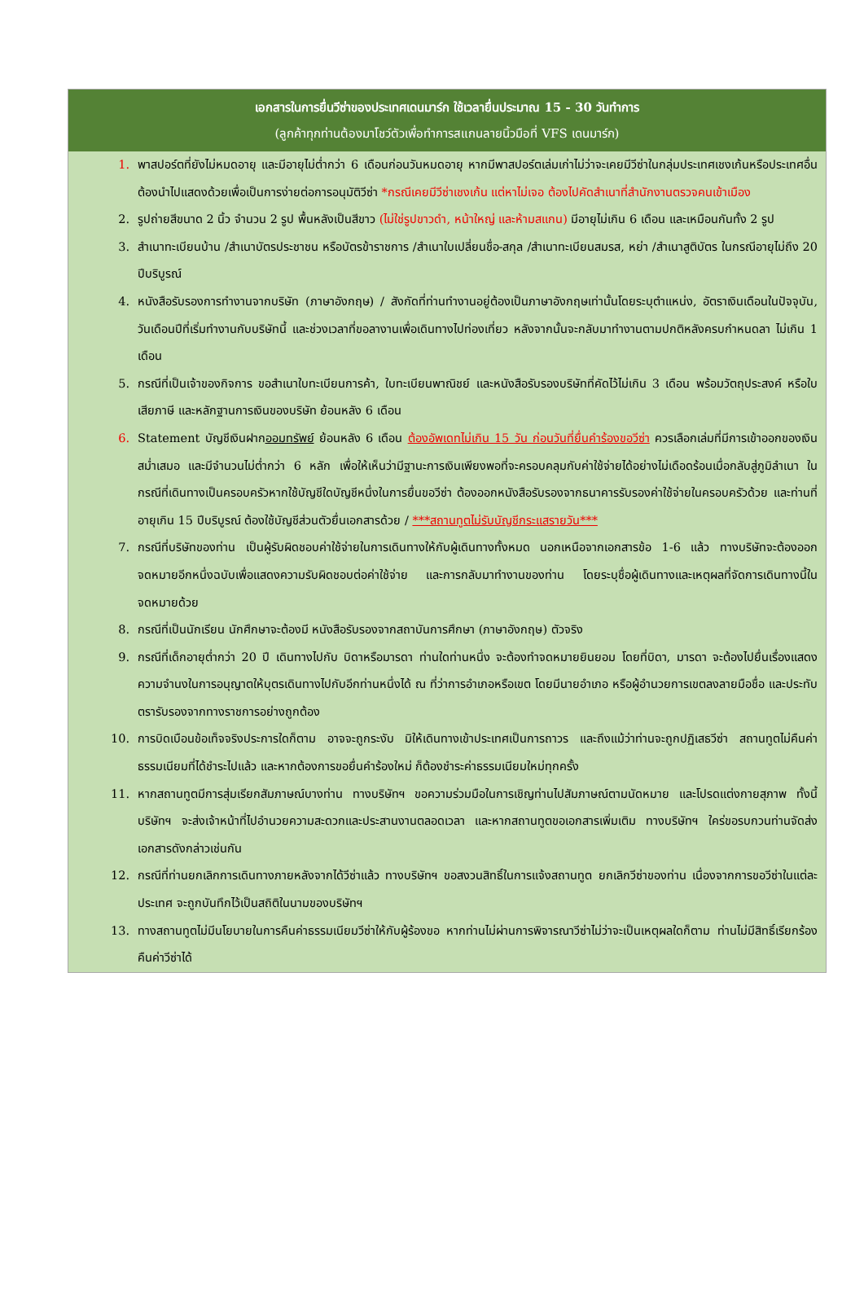เอกสารในการยื่นวีซ่าของประเทศเดนมาร์ก ใช้เวลายื่นประมาณ 15 - 30 วันทำการ
(ลูกค้าทุกท่านต้องมาโชว์ตัวเพื่อทำการสแกนลายนิ้วมือที่ VFS เดนมาร์ก)
| 1. | พาสปอร์ตที่ยังไม่หมดอายุ และมีอายุไม่ต่ำกว่า 6 เดือนก่อนวันหมดอายุ หากมีพาสปอร์ตเล่มเก่าไม่ว่าจะเคยมีวีซ่าในกลุ่มประเทศเชงเก้นหรือประเทศอื่น ต้องนำไปแสดงด้วยเพื่อเป็นการง่ายต่อการอนุมัติวีซ่า *กรณีเคยมีวีซ่าเชงเก้น แต่หาไม่เจอ ต้องไปคัดสำเนาที่สำนักงานตรวจคนเข้าเมือง |
| 2. | รูปถ่ายสีขนาด 2 นิ้ว จำนวน 2 รูป พื้นหลังเป็นสีขาว (ไม่ใช่รูปขาวดำ, หน้าใหญ่ และห้ามสแกน) มีอายุไม่เกิน 6 เดือน และเหมือนกันทั้ง 2 รูป |
| 3. | สำเนาทะเบียนบ้าน /สำเนาบัตรประชาชน หรือบัตรข้าราชการ /สำเนาใบเปลี่ยนชื่อ-สกุล /สำเนาทะเบียนสมรส, หย่า /สำเนาสูติบัตร ในกรณีอายุไม่ถึง 20 ปีบริบูรณ์ |
| 4. | หนังสือรับรองการทำงานจากบริษัท (ภาษาอังกฤษ) / สังกัดที่ท่านทำงานอยู่ต้องเป็นภาษาอังกฤษเท่านั้นโดยระบุตำแหน่ง, อัตราเงินเดือนในปัจจุบัน, วันเดือนปีที่เริ่มทำงานกับบริษัทนี้ และช่วงเวลาที่ขอลางานเพื่อเดินทางไปท่องเที่ยว หลังจากนั้นจะกลับมาทำงานตามปกติหลังครบกำหนดลา ไม่เกิน 1 เดือน |
| 5. | กรณีที่เป็นเจ้าของกิจการ ขอสำเนาใบทะเบียนการค้า, ใบทะเบียนพาณิชย์ และหนังสือรับรองบริษัทที่คัดไว้ไม่เกิน 3 เดือน พร้อมวัตถุประสงค์ หรือใบเสียภาษี และหลักฐานการเงินของบริษัท ย้อนหลัง 6 เดือน |
| 6. | Statement บัญชีเงินฝาก ออมทรัพย์ ย้อนหลัง 6 เดือน ต้องอัพเดทไม่เกิน 15 วัน ก่อนวันที่ยื่นคำร้องขอวีซ่า ควรเลือกเล่มที่มีการเข้าออกของเงินสม่ำเสมอ และมีจำนวนไม่ต่ำกว่า 6 หลัก เพื่อให้เห็นว่ามีฐานะการเงินเพียงพอที่จะครอบคลุมกับค่าใช้จ่ายได้อย่างไม่เดือดร้อนเมื่อกลับสู่ภูมิลำเนา ในกรณีที่เดินทางเป็นครอบครัวหากใช้บัญชีใดบัญชีหนึ่งในการยื่นขอวีซ่า ต้องออกหนังสือรับรองจากธนาคารรับรองค่าใช้จ่ายในครอบครัวด้วย และท่านที่อายุเกิน 15 ปีบริบูรณ์ ต้องใช้บัญชีส่วนตัวยื่นเอกสารด้วย / ***สถานทูตไม่รับบัญชีกระแสรายวัน*** |
| 7. | กรณีที่บริษัทของท่าน เป็นผู้รับผิดชอบค่าใช้จ่ายในการเดินทางให้กับผู้เดินทางทั้งหมด นอกเหนือจากเอกสารข้อ 1-6 แล้ว ทางบริษัทจะต้องออกจดหมายอีกหนึ่งฉบับเพื่อแสดงความรับผิดชอบต่อค่าใช้จ่าย และการกลับมาทำงานของท่าน โดยระบุชื่อผู้เดินทางและเหตุผลที่จัดการเดินทางนี้ในจดหมายด้วย |
| 8. | กรณีที่เป็นนักเรียน นักศึกษาจะต้องมี หนังสือรับรองจากสถาบันการศึกษา (ภาษาอังกฤษ) ตัวจริง |
| 9. | กรณีที่เด็กอายุต่ำกว่า 20 ปี เดินทางไปกับ บิดาหรือมารดา ท่านใดท่านหนึ่ง จะต้องทำจดหมายยินยอม โดยที่บิดา, มารดา จะต้องไปยื่นเรื่องแสดงความจำนงในการอนุญาตให้บุตรเดินทางไปกับอีกท่านหนึ่งได้ ณ ที่ว่าการอำเภอหรือเขต โดยมีนายอำเภอ หรือผู้อำนวยการเขตลงลายมือชื่อ และประทับตรารับรองจากทางราชการอย่างถูกต้อง |
| 10. | การบิดเบือนข้อเท็จจริงประการใดก็ตาม อาจจะถูกระงับ มิให้เดินทางเข้าประเทศเป็นการถาวร และถึงแม้ว่าท่านจะถูกปฏิเสธวีซ่า สถานทูตไม่คืนค่าธรรมเนียมที่ได้ชำระไปแล้ว และหากต้องการขอยื่นคำร้องใหม่ ก็ต้องชำระค่าธรรมเนียมใหม่ทุกครั้ง |
| 11. | หากสถานทูตมีการสุ่มเรียกสัมภาษณ์บางท่าน ทางบริษัทฯ ขอความร่วมมือในการเชิญท่านไปสัมภาษณ์ตามนัดหมาย และโปรดแต่งกายสุภาพ ทั้งนี้บริษัทฯ จะส่งเจ้าหน้าที่ไปอำนวยความสะดวกและประสานงานตลอดเวลา และหากสถานทูตขอเอกสารเพิ่มเติม ทางบริษัทฯ ใคร่ขอรบกวนท่านจัดส่งเอกสารดังกล่าวเช่นกัน |
| 12. | กรณีที่ท่านยกเลิกการเดินทางภายหลังจากได้วีซ่าแล้ว ทางบริษัทฯ ขอสงวนสิทธิ์ในการแจ้งสถานทูต ยกเลิกวีซ่าของท่าน เนื่องจากการขอวีซ่าในแต่ละประเทศ จะถูกบันทึกไว้เป็นสถิติในนามของบริษัทฯ |
| 13. | ทางสถานทูตไม่มีนโยบายในการคืนค่าธรรมเนียมวีซ่าให้กับผู้ร้องขอ หากท่านไม่ผ่านการพิจารณาวีซ่าไม่ว่าจะเป็นเหตุผลใดก็ตาม ท่านไม่มีสิทธิ์เรียกร้องคืนค่าวีซ่าได้ |